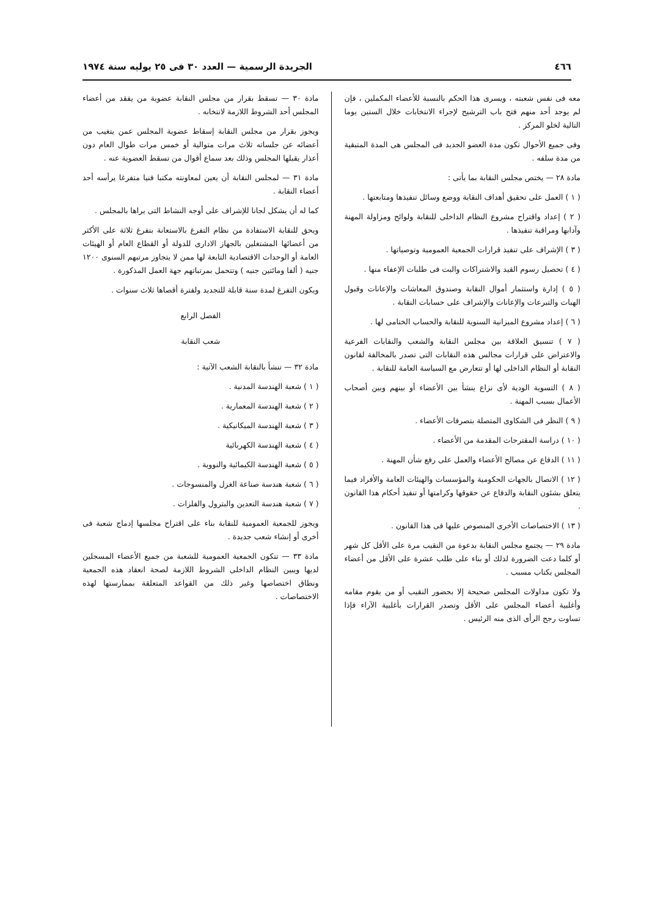٤٦٦ الجريدة الرسمية — العدد ٣٠ فى ٢٥ يوليه سنة ١٩٧٤
معه فى نفس شعبته ، ويسرى هذا الحكم بالنسبة للأعضاء المكملين ، فإن لم يوجد أحد منهم فتح باب الترشيح لإجراء الانتخابات خلال الستين يوما التالية لخلو المركز .
وفى جميع الأحوال تكون مدة العضو الجديد فى المجلس هى المدة المتبقية من مدة سلفه .
مادة ٢٨ — يختص مجلس النقابة بما يأتى :
( ١ ) العمل على تحقيق أهداف النقابة ووضع وسائل تنفيذها ومتابعتها .
( ٢ ) إعداد واقتراح مشروع النظام الداخلى للنقابة ولوائح ومزاولة المهنة وآدابها ومراقبة تنفيذها .
( ٣ ) الإشراف على تنفيذ قرارات الجمعية العمومية وتوصياتها .
( ٤ ) تحصيل رسوم القيد والاشتراكات والبت فى طلبات الإعفاء منها .
( ٥ ) إدارة واستثمار أموال النقابة وصندوق المعاشات والإعانات وقبول الهبات والتبرعات والإعانات والإشراف على حسابات النقابة .
( ٦ ) إعداد مشروع الميزانية السنوية للنقابة والحساب الختامى لها .
( ٧ ) تنسيق العلاقة بين مجلس النقابة والشعب والنقابات الفرعية والاعتراض على قرارات مجالس هذه النقابات التى تصدر بالمخالفة لقانون النقابة أو النظام الداخلى لها أو تتعارض مع السياسة العامة للنقابة .
( ٨ ) التسوية الودية لأى نزاع ينشأ بين الأعضاء أو بينهم وبين أصحاب الأعمال بسبب المهنة .
( ٩ ) النظر فى الشكاوى المتصلة بتصرفات الأعضاء .
( ١٠ ) دراسة المقترحات المقدمة من الأعضاء .
( ١١ ) الدفاع عن مصالح الأعضاء والعمل على رفع شأن المهنة .
( ١٢ ) الاتصال بالجهات الحكومية والمؤسسات والهيئات العامة والأفراد فيما يتعلق بشئون النقابة والدفاع عن حقوقها وكرامتها أو تنفيذ أحكام هذا القانون .
( ١٣ ) الاختصاصات الأخرى المنصوص عليها فى هذا القانون .
مادة ٢٩ — يجتمع مجلس النقابة بدعوة من النقيب مرة على الأقل كل شهر أو كلما دعت الضرورة لذلك أو بناء على طلب عشرة على الأقل من أعضاء المجلس بكتاب مسبب .
ولا تكون مداولات المجلس صحيحة إلا بحضور النقيب أو من يقوم مقامه وأغلبية أعضاء المجلس على الأقل وتصدر القرارات بأغلبية الآراء فإذا تساوت رجح الرأى الذى منه الرئيس .
مادة ٣٠ — تسقط بقرار من مجلس النقابة عضوية من يفقد من أعضاء المجلس أحد الشروط اللازمة لانتخابه .
ويجوز بقرار من مجلس النقابة إسقاط عضوية المجلس عمن يتغيب من أعضائه عن جلساته ثلاث مرات متوالية أو خمس مرات طوال العام دون أعذار يقبلها المجلس وذلك بعد سماع أقوال من تسقط العضوية عنه .
مادة ٣١ — لمجلس النقابة أن يعين لمعاونته مكتبا فنيا متفرغا يرأسه أحد أعضاء النقابة .
كما له أن يشكل لجانا للإشراف على أوجه النشاط التى يراها بالمجلس .
ويحق للنقابة الاستفادة من نظام التفرغ بالاستعانة بتفرغ ثلاثة على الأكثر من أعضائها المشتغلين بالجهاز الادارى للدولة أو القطاع العام أو الهيئات العامة أو الوحدات الاقتصادية التابعة لها ممن لا يتجاوز مرتبهم السنوى ١٢٠٠ جنيه ( ألفا ومائتين جنيه ) وتتحمل بمرتباتهم جهة العمل المذكورة .
ويكون التفرغ لمدة سنة قابلة للتجديد ولفترة أقصاها ثلاث سنوات .
الفصل الرابع
شعب النقابة
مادة ٣٢ — تنشأ بالنقابة الشعب الآتية :
( ١ ) شعبة الهندسة المدنية .
( ٢ ) شعبة الهندسة المعمارية .
( ٣ ) شعبة الهندسة الميكانيكية .
( ٤ ) شعبة الهندسة الكهربائية
( ٥ ) شعبة الهندسة الكيمائية والنووية .
( ٦ ) شعبة هندسة صناعة الغزل والمنسوجات .
( ٧ ) شعبة هندسة التعدين والبترول والفلزات .
ويجوز للجمعية العمومية للنقابة بناء على اقتراح مجلسها إدماج شعبة فى أخرى أو إنشاء شعب جديدة .
مادة ٣٣ — تتكون الجمعية العمومية للشعبة من جميع الأعضاء المسجلين لديها ويبين النظام الداخلى الشروط اللازمة لصحة انعقاد هذه الجمعية ونطاق اختصاصها وغير ذلك من القواعد المتعلقة بممارستها لهذه الاختصاصات .